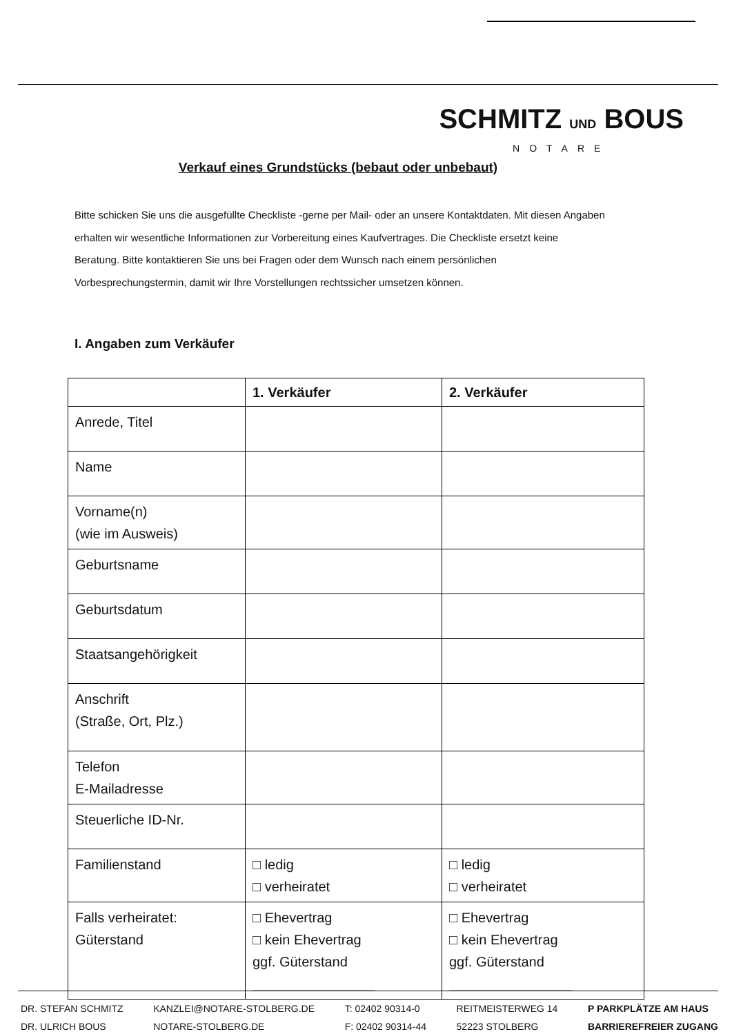SCHMITZ UND BOUS
NOTARE
Verkauf eines Grundstücks (bebaut oder unbebaut)
Bitte schicken Sie uns die ausgefüllte Checkliste -gerne per Mail- oder an unsere Kontaktdaten. Mit diesen Angaben erhalten wir wesentliche Informationen zur Vorbereitung eines Kaufvertrages. Die Checkliste ersetzt keine Beratung. Bitte kontaktieren Sie uns bei Fragen oder dem Wunsch nach einem persönlichen Vorbesprechungstermin, damit wir Ihre Vorstellungen rechtssicher umsetzen können.
I. Angaben zum Verkäufer
| | 1. Verkäufer | 2. Verkäufer |
| --- | --- | --- |
| Anrede, Titel | | |
| Name | | |
| Vorname(n) (wie im Ausweis) | | |
| Geburtsname | | |
| Geburtsdatum | | |
| Staatsangehörigkeit | | |
| Anschrift (Straße, Ort, Plz.) | | |
| Telefon E-Mailadresse | | |
| Steuerliche ID-Nr. | | |
| Familienstand | □ ledig □ verheiratet | □ ledig □ verheiratet |
| Falls verheiratet: Güterstand | □ Ehevertrag □ kein Ehevertrag ggf. Güterstand ________________ | □ Ehevertrag □ kein Ehevertrag ggf. Güterstand ________________ |
DR. STEFAN SCHMITZ
DR. ULRICH BOUS
KANZLEI@NOTARE-STOLBERG.DE
NOTARE-STOLBERG.DE
T: 02402 90314-0
F: 02402 90314-44
REITMEISTERWEG 14
52223 STOLBERG
P PARKPLÄTZE AM HAUS
BARRIEREFREIER ZUGANG